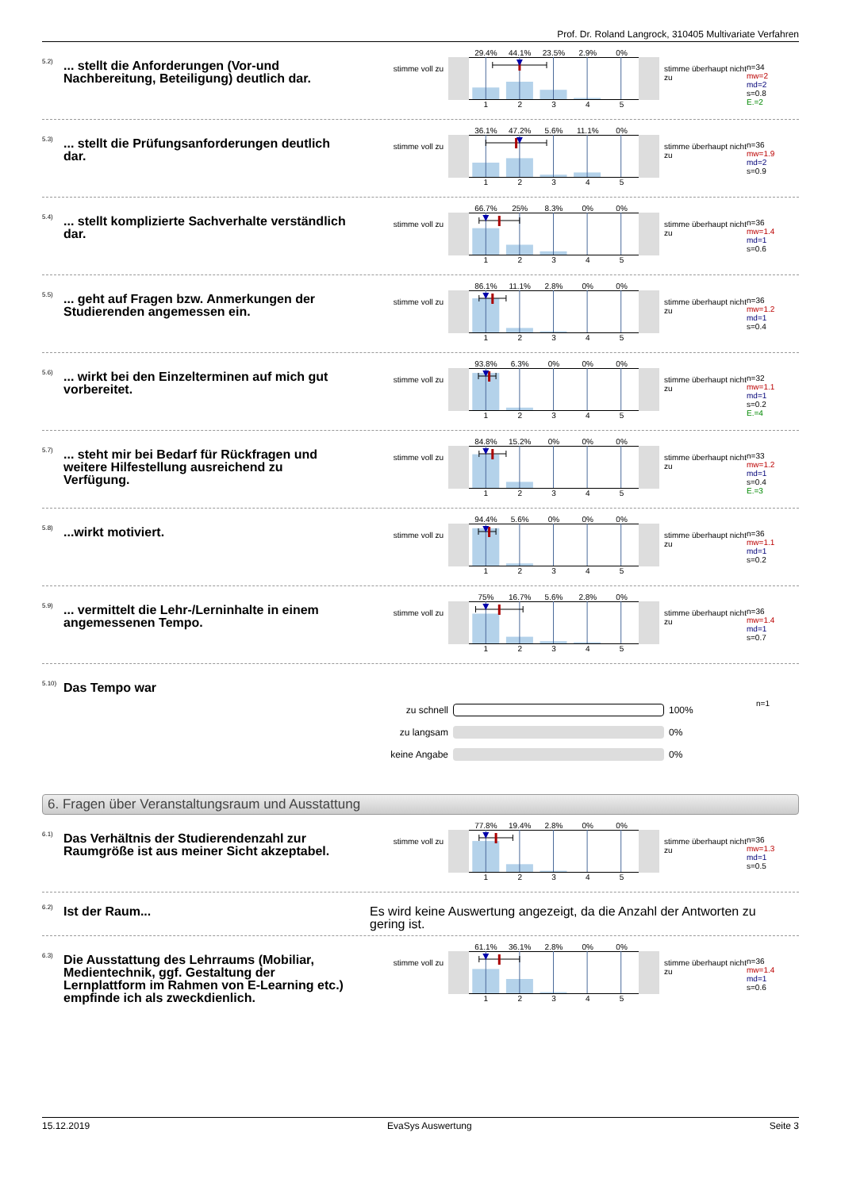Prof. Dr. Roland Langrock, 310405 Multivariate Verfahren
5.2)
... stellt die Anforderungen (Vor-und Nachbereitung, Beteiligung) deutlich dar.
stimme voll zu
29.4% 44.1% 23.5% 2.9% 0%
12345
stimme überhaupt nicht zu
n=34
mw=2
md=2
s=0.8
E.=2
5.3)
... stellt die Prüfungsanforderungen deutlich dar.
stimme voll zu
36.1% 47.2% 5.6% 11.1% 0%
12345
stimme überhaupt nicht zu
n=36
mw=1.9
md=2
s=0.9
5.4)
... stellt komplizierte Sachverhalte verständlich dar.
stimme voll zu
66.7% 25% 8.3% 0% 0%
12345
stimme überhaupt nicht zu
n=36
mw=1.4
md=1
s=0.6
5.5)
... geht auf Fragen bzw. Anmerkungen der Studierenden angemessen ein.
stimme voll zu
86.1% 11.1% 2.8% 0% 0%
12345
stimme überhaupt nicht zu
n=36
mw=1.2
md=1
s=0.4
5.6)
... wirkt bei den Einzelterminen auf mich gut vorbereitet.
stimme voll zu
93.8% 6.3% 0% 0% 0%
12345
stimme überhaupt nicht zu
n=32
mw=1.1
md=1
s=0.2
E.=4
5.7)
... steht mir bei Bedarf für Rückfragen und weitere Hilfestellung ausreichend zu Verfügung.
stimme voll zu
84.8% 15.2% 0% 0% 0%
12345
stimme überhaupt nicht zu
n=33
mw=1.2
md=1
s=0.4
E.=3
5.8)
...wirkt motiviert.
stimme voll zu
94.4% 5.6% 0% 0% 0%
12345
stimme überhaupt nicht zu
n=36
mw=1.1
md=1
s=0.2
5.9)
... vermittelt die Lehr-/Lerninhalte in einem angemessenen Tempo.
stimme voll zu
75% 16.7% 5.6% 2.8% 0%
12345
stimme überhaupt nicht zu
n=36
mw=1.4
md=1
s=0.7
5.10)
Das Tempo war
n=1
zu schnell 100%
zu langsam 0%
keine Angabe 0%
6. Fragen über Veranstaltungsraum und Ausstattung
6.1)
Das Verhältnis der Studierendenzahl zur Raumgröße ist aus meiner Sicht akzeptabel.
stimme voll zu
77.8% 19.4% 2.8% 0% 0%
12345
stimme überhaupt nicht zu
n=36
mw=1.3
md=1
s=0.5
6.2)
Ist der Raum... Es wird keine Auswertung angezeigt, da die Anzahl der Antworten zu gering ist.
6.3)
Die Ausstattung des Lehrraums (Mobiliar, Medientechnik, ggf. Gestaltung der Lernplattform im Rahmen von E-Learning etc.) empfinde ich als zweckdienlich.
stimme voll zu
61.1% 36.1% 2.8% 0% 0%
12345
stimme überhaupt nicht zu
n=36
mw=1.4
md=1
s=0.6
15.12.2019 EvaSys Auswertung Seite 3